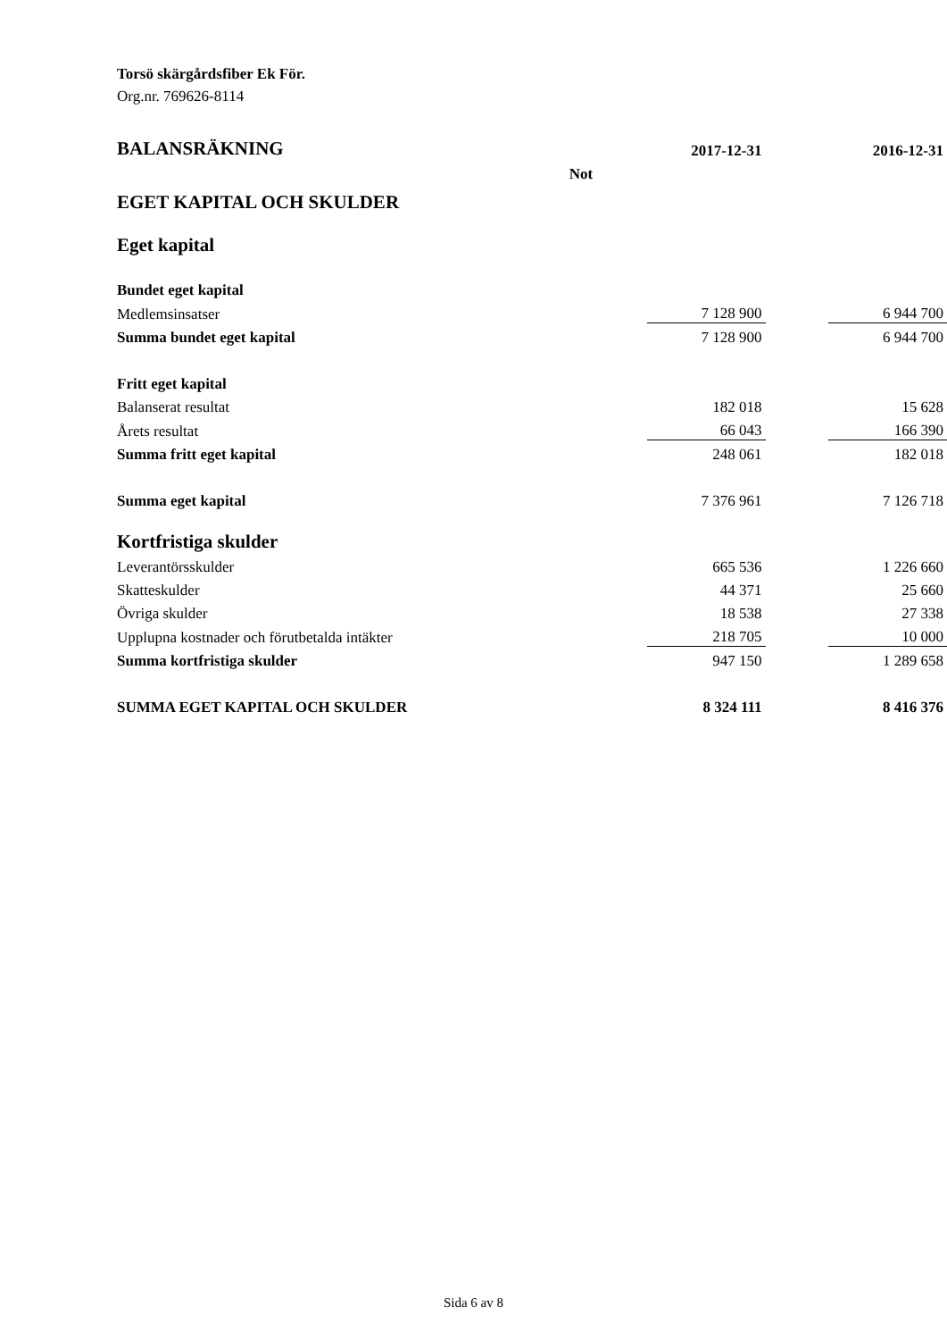Torsö skärgårdsfiber Ek För.
Org.nr. 769626-8114
| BALANSRÄKNING | | 2017-12-31 | | 2016-12-31 |
| | Not | | | |
| EGET KAPITAL OCH SKULDER | | | | |
| Eget kapital | | | | |
| Bundet eget kapital | | | | |
| Medlemsinsatser | | 7 128 900 | | 6 944 700 |
| Summa bundet eget kapital | | 7 128 900 | | 6 944 700 |
| Fritt eget kapital | | | | |
| Balanserat resultat | | 182 018 | | 15 628 |
| Årets resultat | | 66 043 | | 166 390 |
| Summa fritt eget kapital | | 248 061 | | 182 018 |
| Summa eget kapital | | 7 376 961 | | 7 126 718 |
| Kortfristiga skulder | | | | |
| Leverantörsskulder | | 665 536 | | 1 226 660 |
| Skatteskulder | | 44 371 | | 25 660 |
| Övriga skulder | | 18 538 | | 27 338 |
| Upplupna kostnader och förutbetalda intäkter | | 218 705 | | 10 000 |
| Summa kortfristiga skulder | | 947 150 | | 1 289 658 |
| SUMMA EGET KAPITAL OCH SKULDER | | 8 324 111 | | 8 416 376 |
Sida 6 av 8